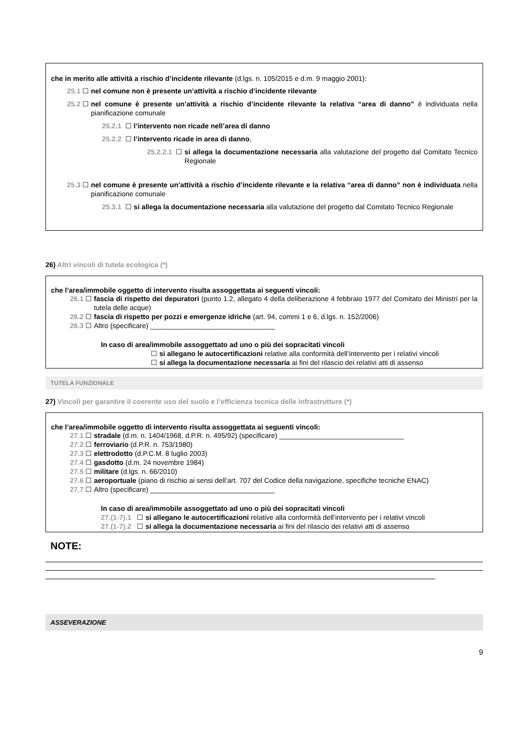che in merito alle attività a rischio d’incidente rilevante (d.lgs. n. 105/2015 e d.m. 9 maggio 2001):
25.1 ☐ nel comune non è presente un’attività a rischio d’incidente rilevante
25.2 ☐ nel comune è presente un’attività a rischio d’incidente rilevante la relativa “area di danno” è individuata nella pianificazione comunale
25.2.1 ☐ l’intervento non ricade nell’area di danno
25.2.2 ☐ l’intervento ricade in area di danno,
25.2.2.1 ☐ si allega la documentazione necessaria alla valutazione del progetto dal Comitato Tecnico Regionale
25.3 ☐ nel comune è presente un’attività a rischio d’incidente rilevante e la relativa “area di danno” non è individuata nella pianificazione comunale
25.3.1 ☐ si allega la documentazione necessaria alla valutazione del progetto dal Comitato Tecnico Regionale
26) Altri vincoli di tutela ecologica (*)
che l’area/immobile oggetto di intervento risulta assoggettata ai seguenti vincoli:
26.1 ☐ fascia di rispetto dei depuratori (punto 1.2, allegato 4 della deliberazione 4 febbraio 1977 del Comitato dei Ministri per la tutela delle acque)
26.2 ☐ fascia di rispetto per pozzi e emergenze idriche (art. 94, commi 1 e 6, d.lgs. n. 152/2006)
26.3 ☐ Altro (specificare) ________________________________
In caso di area/immobile assoggettato ad uno o più dei sopracitati vincoli
☐ si allegano le autocertificazioni relative alla conformità dell’intervento per i relativi vincoli
☐ si allega la documentazione necessaria ai fini del rilascio dei relativi atti di assenso
TUTELA FUNZIONALE
27) Vincoli per garantire il coerente uso del suolo e l’efficienza tecnica delle infrastrutture (*)
che l’area/immobile oggetto di intervento risulta assoggettata ai seguenti vincoli:
27.1 ☐ stradale (d.m. n. 1404/1968, d.P.R. n. 495/92) (specificare) ________________________________
27.2 ☐ ferroviario (d.P.R. n. 753/1980)
27.3 ☐ elettrodotto (d.P.C.M. 8 luglio 2003)
27.4 ☐ gasdotto (d.m. 24 novembre 1984)
27.5 ☐ militare (d.lgs. n. 66/2010)
27.6 ☐ aeroportuale (piano di rischio ai sensi dell’art. 707 del Codice della navigazione, specifiche tecniche ENAC)
27.7 ☐ Altro (specificare) ________________________________
In caso di area/immobile assoggettato ad uno o più dei sopracitati vincoli
27.(1-7).1 ☐ si allegano le autocertificazioni relative alla conformità dell’intervento per i relativi vincoli
27.(1-7).2 ☐ si allega la documentazione necessaria ai fini del rilascio dei relativi atti di assenso
NOTE:
ASSEVERAZIONE
9